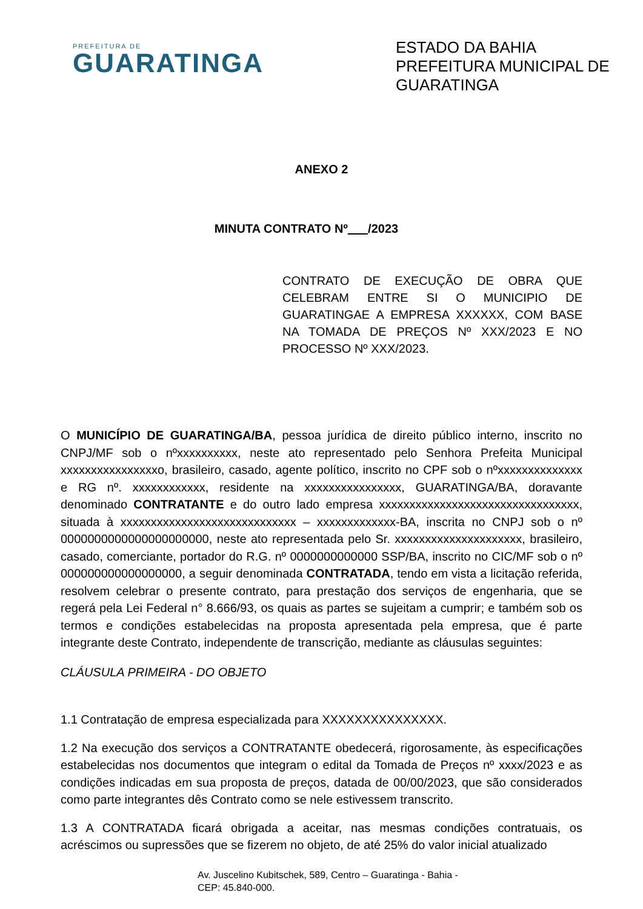PREFEITURA DE
GUARATINGA
ESTADO DA BAHIA
PREFEITURA MUNICIPAL DE GUARATINGA
ANEXO 2
MINUTA CONTRATO Nº /2023
CONTRATO DE EXECUÇÃO DE OBRA QUE CELEBRAM ENTRE SI O MUNICIPIO DE GUARATINGAE A EMPRESA XXXXXX, COM BASE NA TOMADA DE PREÇOS Nº XXX/2023 E NO PROCESSO Nº XXX/2023.
O MUNICÍPIO DE GUARATINGA/BA, pessoa jurídica de direito público interno, inscrito no CNPJ/MF sob o nºxxxxxxxxxx, neste ato representado pelo Senhora Prefeita Municipal xxxxxxxxxxxxxxxxo, brasileiro, casado, agente político, inscrito no CPF sob o nºxxxxxxxxxxxxxx e RG nº. xxxxxxxxxxxx, residente na xxxxxxxxxxxxxxxx, GUARATINGA/BA, doravante denominado CONTRATANTE e do outro lado empresa xxxxxxxxxxxxxxxxxxxxxxxxxxxxxxxxx, situada à xxxxxxxxxxxxxxxxxxxxxxxxxxxxx – xxxxxxxxxxxxx-BA, inscrita no CNPJ sob o nº 0000000000000000000000, neste ato representada pelo Sr. xxxxxxxxxxxxxxxxxxxxx, brasileiro, casado, comerciante, portador do R.G. nº 0000000000000 SSP/BA, inscrito no CIC/MF sob o nº 000000000000000000, a seguir denominada CONTRATADA, tendo em vista a licitação referida, resolvem celebrar o presente contrato, para prestação dos serviços de engenharia, que se regerá pela Lei Federal n° 8.666/93, os quais as partes se sujeitam a cumprir; e também sob os termos e condições estabelecidas na proposta apresentada pela empresa, que é parte integrante deste Contrato, independente de transcrição, mediante as cláusulas seguintes:
CLÁUSULA PRIMEIRA - DO OBJETO
1.1 Contratação de empresa especializada para XXXXXXXXXXXXXXX.
1.2 Na execução dos serviços a CONTRATANTE obedecerá, rigorosamente, às especificações estabelecidas nos documentos que integram o edital da Tomada de Preços nº xxxx/2023 e as condições indicadas em sua proposta de preços, datada de 00/00/2023, que são considerados como parte integrantes dês Contrato como se nele estivessem transcrito.
1.3 A CONTRATADA ficará obrigada a aceitar, nas mesmas condições contratuais, os acréscimos ou supressões que se fizerem no objeto, de até 25% do valor inicial atualizado
Av. Juscelino Kubitschek, 589, Centro – Guaratinga - Bahia -
CEP: 45.840-000.